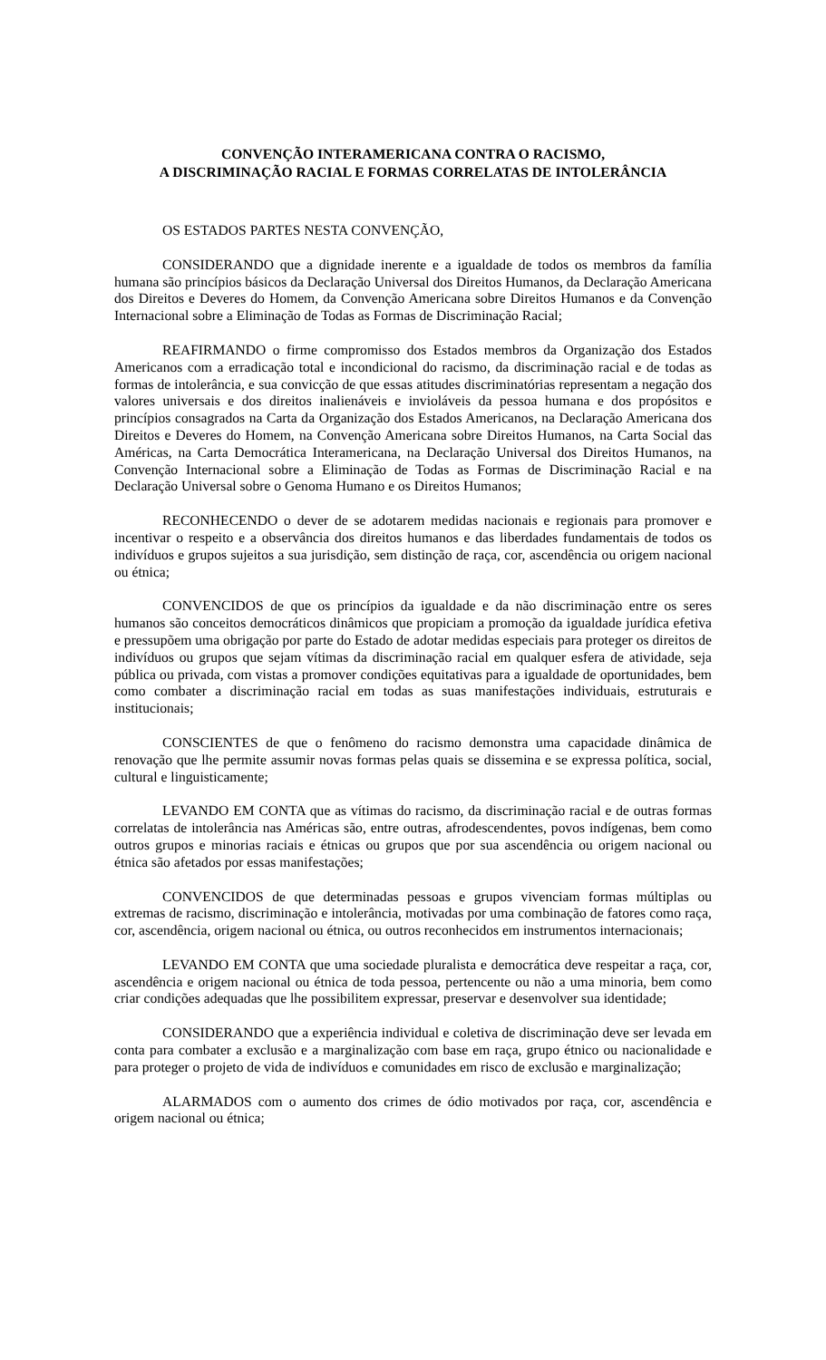CONVENÇÃO INTERAMERICANA CONTRA O RACISMO,
A DISCRIMINAÇÃO RACIAL E FORMAS CORRELATAS DE INTOLERÂNCIA
OS ESTADOS PARTES NESTA CONVENÇÃO,
CONSIDERANDO que a dignidade inerente e a igualdade de todos os membros da família humana são princípios básicos da Declaração Universal dos Direitos Humanos, da Declaração Americana dos Direitos e Deveres do Homem, da Convenção Americana sobre Direitos Humanos e da Convenção Internacional sobre a Eliminação de Todas as Formas de Discriminação Racial;
REAFIRMANDO o firme compromisso dos Estados membros da Organização dos Estados Americanos com a erradicação total e incondicional do racismo, da discriminação racial e de todas as formas de intolerância, e sua convicção de que essas atitudes discriminatórias representam a negação dos valores universais e dos direitos inalienáveis e invioláveis da pessoa humana e dos propósitos e princípios consagrados na Carta da Organização dos Estados Americanos, na Declaração Americana dos Direitos e Deveres do Homem, na Convenção Americana sobre Direitos Humanos, na Carta Social das Américas, na Carta Democrática Interamericana, na Declaração Universal dos Direitos Humanos, na Convenção Internacional sobre a Eliminação de Todas as Formas de Discriminação Racial e na Declaração Universal sobre o Genoma Humano e os Direitos Humanos;
RECONHECENDO o dever de se adotarem medidas nacionais e regionais para promover e incentivar o respeito e a observância dos direitos humanos e das liberdades fundamentais de todos os indivíduos e grupos sujeitos a sua jurisdição, sem distinção de raça, cor, ascendência ou origem nacional ou étnica;
CONVENCIDOS de que os princípios da igualdade e da não discriminação entre os seres humanos são conceitos democráticos dinâmicos que propiciam a promoção da igualdade jurídica efetiva e pressupõem uma obrigação por parte do Estado de adotar medidas especiais para proteger os direitos de indivíduos ou grupos que sejam vítimas da discriminação racial em qualquer esfera de atividade, seja pública ou privada, com vistas a promover condições equitativas para a igualdade de oportunidades, bem como combater a discriminação racial em todas as suas manifestações individuais, estruturais e institucionais;
CONSCIENTES de que o fenômeno do racismo demonstra uma capacidade dinâmica de renovação que lhe permite assumir novas formas pelas quais se dissemina e se expressa política, social, cultural e linguisticamente;
LEVANDO EM CONTA que as vítimas do racismo, da discriminação racial e de outras formas correlatas de intolerância nas Américas são, entre outras, afrodescendentes, povos indígenas, bem como outros grupos e minorias raciais e étnicas ou grupos que por sua ascendência ou origem nacional ou étnica são afetados por essas manifestações;
CONVENCIDOS de que determinadas pessoas e grupos vivenciam formas múltiplas ou extremas de racismo, discriminação e intolerância, motivadas por uma combinação de fatores como raça, cor, ascendência, origem nacional ou étnica, ou outros reconhecidos em instrumentos internacionais;
LEVANDO EM CONTA que uma sociedade pluralista e democrática deve respeitar a raça, cor, ascendência e origem nacional ou étnica de toda pessoa, pertencente ou não a uma minoria, bem como criar condições adequadas que lhe possibilitem expressar, preservar e desenvolver sua identidade;
CONSIDERANDO que a experiência individual e coletiva de discriminação deve ser levada em conta para combater a exclusão e a marginalização com base em raça, grupo étnico ou nacionalidade e para proteger o projeto de vida de indivíduos e comunidades em risco de exclusão e marginalização;
ALARMADOS com o aumento dos crimes de ódio motivados por raça, cor, ascendência e origem nacional ou étnica;